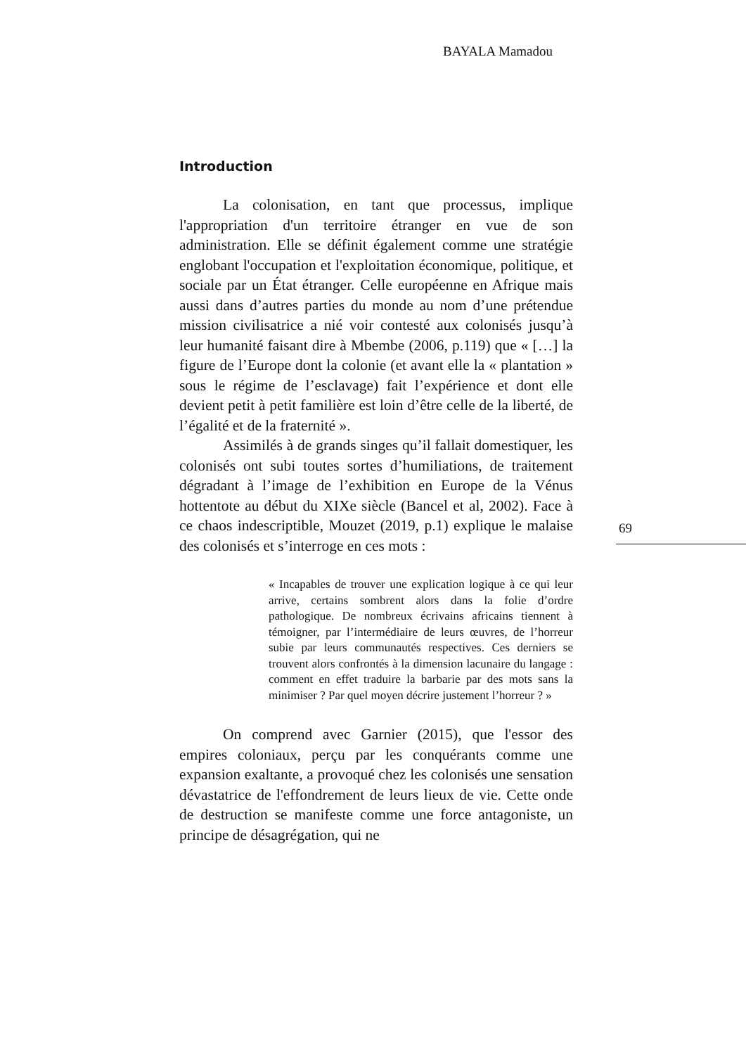BAYALA Mamadou
Introduction
La colonisation, en tant que processus, implique l'appropriation d'un territoire étranger en vue de son administration. Elle se définit également comme une stratégie englobant l'occupation et l'exploitation économique, politique, et sociale par un État étranger. Celle européenne en Afrique mais aussi dans d’autres parties du monde au nom d’une prétendue mission civilisatrice a nié voir contesté aux colonisés jusqu’à leur humanité faisant dire à Mbembe (2006, p.119) que « […] la figure de l’Europe dont la colonie (et avant elle la « plantation » sous le régime de l’esclavage) fait l’expérience et dont elle devient petit à petit familière est loin d’être celle de la liberté, de l’égalité et de la fraternité ».
Assimilés à de grands singes qu’il fallait domestiquer, les colonisés ont subi toutes sortes d’humiliations, de traitement dégradant à l’image de l’exhibition en Europe de la Vénus hottentote au début du XIXe siècle (Bancel et al, 2002). Face à ce chaos indescriptible, Mouzet (2019, p.1) explique le malaise des colonisés et s’interroge en ces mots :
« Incapables de trouver une explication logique à ce qui leur arrive, certains sombrent alors dans la folie d’ordre pathologique. De nombreux écrivains africains tiennent à témoigner, par l’intermédiaire de leurs œuvres, de l’horreur subie par leurs communautés respectives. Ces derniers se trouvent alors confrontés à la dimension lacunaire du langage : comment en effet traduire la barbarie par des mots sans la minimiser ? Par quel moyen décrire justement l’horreur ? »
On comprend avec Garnier (2015), que l'essor des empires coloniaux, perçu par les conquérants comme une expansion exaltante, a provoqué chez les colonisés une sensation dévastatrice de l'effondrement de leurs lieux de vie. Cette onde de destruction se manifeste comme une force antagoniste, un principe de désagrégation, qui ne
69